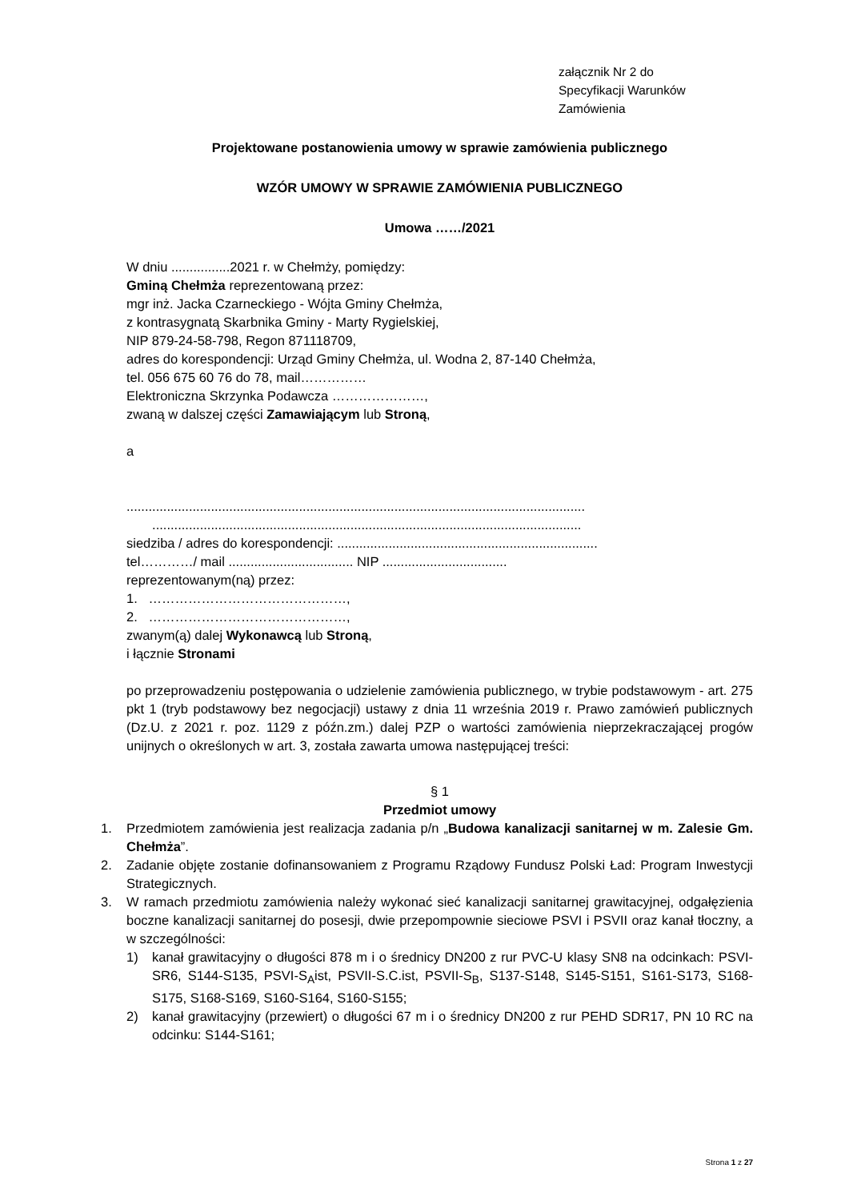załącznik Nr 2 do
Specyfikacji Warunków
Zamówienia
Projektowane postanowienia umowy w sprawie zamówienia publicznego
WZÓR UMOWY W SPRAWIE ZAMÓWIENIA PUBLICZNEGO
Umowa ……/2021
W dniu ................2021 r. w Chełmży, pomiędzy:
Gminą Chełmża reprezentowaną przez:
mgr inż. Jacka Czarneckiego - Wójta Gminy Chełmża,
z kontrasygnatą Skarbnika Gminy - Marty Rygielskiej,
NIP 879-24-58-798, Regon 871118709,
adres do korespondencji: Urząd Gminy Chełmża, ul. Wodna 2, 87-140 Chełmża,
tel. 056 675 60 76 do 78, mail……………
Elektroniczna Skrzynka Podawcza …………………,
zwaną w dalszej części Zamawiającym lub Stroną,
a
.............................................................................................................................
.....................................................................................................................
siedziba / adres do korespondencji: .......................................................................
tel…………/ mail .................................. NIP ..................................
reprezentowanym(ną) przez:
1. ………………………………………,
2. ………………………………………,
zwanym(ą) dalej Wykonawcą lub Stroną,
i łącznie Stronami
po przeprowadzeniu postępowania o udzielenie zamówienia publicznego, w trybie podstawowym - art. 275 pkt 1 (tryb podstawowy bez negocjacji) ustawy z dnia 11 września 2019 r. Prawo zamówień publicznych (Dz.U. z 2021 r. poz. 1129 z późn.zm.) dalej PZP o wartości zamówienia nieprzekraczającej progów unijnych o określonych w art. 3, została zawarta umowa następującej treści:
§ 1
Przedmiot umowy
1. Przedmiotem zamówienia jest realizacja zadania p/n „Budowa kanalizacji sanitarnej w m. Zalesie Gm. Chełmża”.
2. Zadanie objęte zostanie dofinansowaniem z Programu Rządowy Fundusz Polski Ład: Program Inwestycji Strategicznych.
3. W ramach przedmiotu zamówienia należy wykonać sieć kanalizacji sanitarnej grawitacyjnej, odgałęzienia boczne kanalizacji sanitarnej do posesji, dwie przepompownie sieciowe PSVI i PSVII oraz kanał tłoczny, a w szczególności:
1) kanał grawitacyjny o długości 878 m i o średnicy DN200 z rur PVC-U klasy SN8 na odcinkach: PSVI-SR6, S144-S135, PSVI-S<sub>A</sub>ist, PSVII-S.C.ist, PSVII-S<sub>B</sub>, S137-S148, S145-S151, S161-S173, S168-S175, S168-S169, S160-S164, S160-S155;
2) kanał grawitacyjny (przewiert) o długości 67 m i o średnicy DN200 z rur PEHD SDR17, PN 10 RC na odcinku: S144-S161;
Strona 1 z 27